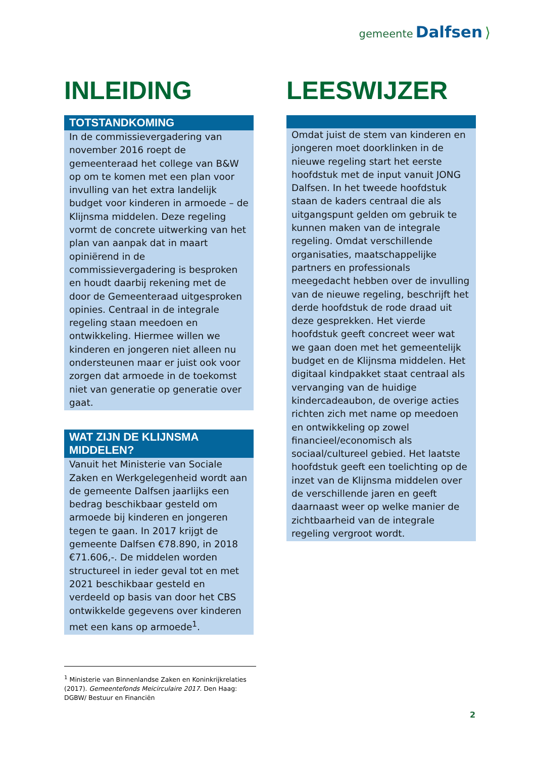gemeente Dalfsen ⟩
INLEIDING
TOTSTANDKOMING
In de commissievergadering van november 2016 roept de gemeenteraad het college van B&W op om te komen met een plan voor invulling van het extra landelijk budget voor kinderen in armoede – de Klijnsma middelen. Deze regeling vormt de concrete uitwerking van het plan van aanpak dat in maart opiniërend in de commissievergadering is besproken en houdt daarbij rekening met de door de Gemeenteraad uitgesproken opinies. Centraal in de integrale regeling staan meedoen en ontwikkeling. Hiermee willen we kinderen en jongeren niet alleen nu ondersteunen maar er juist ook voor zorgen dat armoede in de toekomst niet van generatie op generatie over gaat.
WAT ZIJN DE KLIJNSMA MIDDELEN?
Vanuit het Ministerie van Sociale Zaken en Werkgelegenheid wordt aan de gemeente Dalfsen jaarlijks een bedrag beschikbaar gesteld om armoede bij kinderen en jongeren tegen te gaan. In 2017 krijgt de gemeente Dalfsen €78.890, in 2018 €71.606,-. De middelen worden structureel in ieder geval tot en met 2021 beschikbaar gesteld en verdeeld op basis van door het CBS ontwikkelde gegevens over kinderen met een kans op armoede<sup>1</sup>.
LEESWIJZER
Omdat juist de stem van kinderen en jongeren moet doorklinken in de nieuwe regeling start het eerste hoofdstuk met de input vanuit JONG Dalfsen. In het tweede hoofdstuk staan de kaders centraal die als uitgangspunt gelden om gebruik te kunnen maken van de integrale regeling. Omdat verschillende organisaties, maatschappelijke partners en professionals meegedacht hebben over de invulling van de nieuwe regeling, beschrijft het derde hoofdstuk de rode draad uit deze gesprekken. Het vierde hoofdstuk geeft concreet weer wat we gaan doen met het gemeentelijk budget en de Klijnsma middelen. Het digitaal kindpakket staat centraal als vervanging van de huidige kindercadeaubon, de overige acties richten zich met name op meedoen en ontwikkeling op zowel financieel/economisch als sociaal/cultureel gebied. Het laatste hoofdstuk geeft een toelichting op de inzet van de Klijnsma middelen over de verschillende jaren en geeft daarnaast weer op welke manier de zichtbaarheid van de integrale regeling vergroot wordt.
<sup>1</sup> Ministerie van Binnenlandse Zaken en Koninkrijkrelaties (2017). Gemeentefonds Meicirculaire 2017. Den Haag: DGBW/ Bestuur en Financiën
2